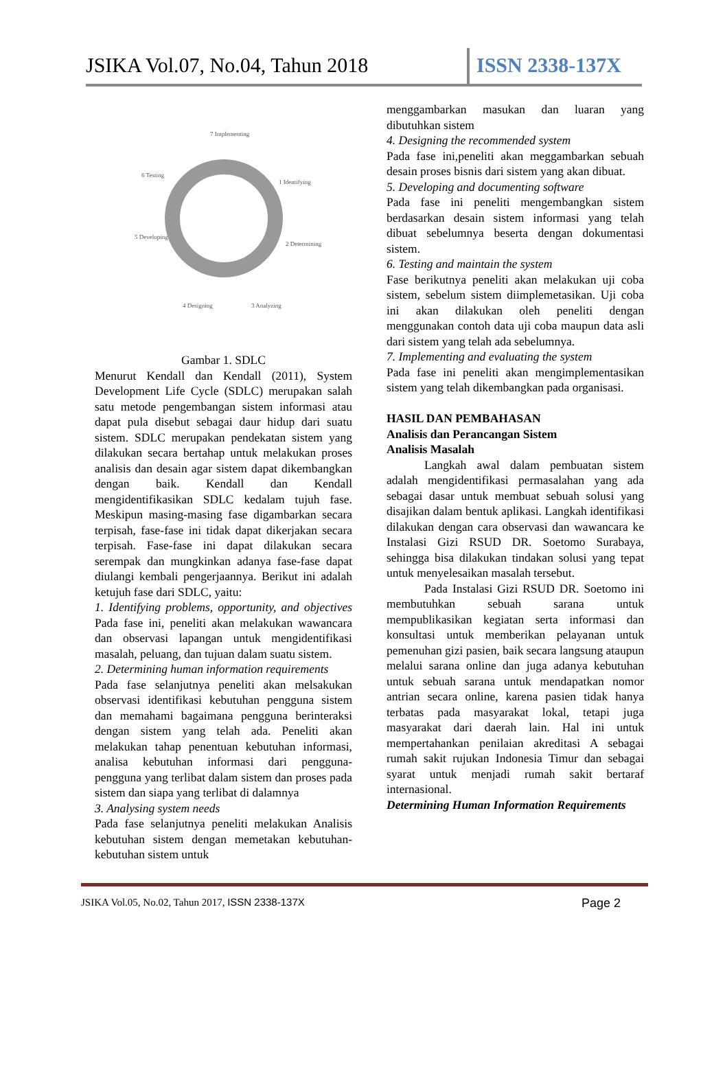JSIKA Vol.07, No.04, Tahun 2018
ISSN 2338-137X
7 Implementing
1 Identifying
2 Determining
3 Analyzing
4 Designing
5 Developing
6 Testing
Gambar 1. SDLC
Menurut Kendall dan Kendall (2011), System Development Life Cycle (SDLC) merupakan salah satu metode pengembangan sistem informasi atau dapat pula disebut sebagai daur hidup dari suatu sistem. SDLC merupakan pendekatan sistem yang dilakukan secara bertahap untuk melakukan proses analisis dan desain agar sistem dapat dikembangkan dengan baik. Kendall dan Kendall mengidentifikasikan SDLC kedalam tujuh fase. Meskipun masing-masing fase digambarkan secara terpisah, fase-fase ini tidak dapat dikerjakan secara terpisah. Fase-fase ini dapat dilakukan secara serempak dan mungkinkan adanya fase-fase dapat diulangi kembali pengerjaannya. Berikut ini adalah ketujuh fase dari SDLC, yaitu:
1. Identifying problems, opportunity, and objectives Pada fase ini, peneliti akan melakukan wawancara dan observasi lapangan untuk mengidentifikasi masalah, peluang, dan tujuan dalam suatu sistem.
2. Determining human information requirements
Pada fase selanjutnya peneliti akan melsakukan observasi identifikasi kebutuhan pengguna sistem dan memahami bagaimana pengguna berinteraksi dengan sistem yang telah ada. Peneliti akan melakukan tahap penentuan kebutuhan informasi, analisa kebutuhan informasi dari pengguna-pengguna yang terlibat dalam sistem dan proses pada sistem dan siapa yang terlibat di dalamnya
3. Analysing system needs
Pada fase selanjutnya peneliti melakukan Analisis kebutuhan sistem dengan memetakan kebutuhan-kebutuhan sistem untuk
menggambarkan masukan dan luaran yang dibutuhkan sistem
4. Designing the recommended system
Pada fase ini,peneliti akan meggambarkan sebuah desain proses bisnis dari sistem yang akan dibuat.
5. Developing and documenting software
Pada fase ini peneliti mengembangkan sistem berdasarkan desain sistem informasi yang telah dibuat sebelumnya beserta dengan dokumentasi sistem.
6. Testing and maintain the system
Fase berikutnya peneliti akan melakukan uji coba sistem, sebelum sistem diimplemetasikan. Uji coba ini akan dilakukan oleh peneliti dengan menggunakan contoh data uji coba maupun data asli dari sistem yang telah ada sebelumnya.
7. Implementing and evaluating the system
Pada fase ini peneliti akan mengimplementasikan sistem yang telah dikembangkan pada organisasi.
HASIL DAN PEMBAHASAN
Analisis dan Perancangan Sistem
Analisis Masalah
Langkah awal dalam pembuatan sistem adalah mengidentifikasi permasalahan yang ada sebagai dasar untuk membuat sebuah solusi yang disajikan dalam bentuk aplikasi. Langkah identifikasi dilakukan dengan cara observasi dan wawancara ke Instalasi Gizi RSUD DR. Soetomo Surabaya, sehingga bisa dilakukan tindakan solusi yang tepat untuk menyelesaikan masalah tersebut.
Pada Instalasi Gizi RSUD DR. Soetomo ini membutuhkan sebuah sarana untuk mempublikasikan kegiatan serta informasi dan konsultasi untuk memberikan pelayanan untuk pemenuhan gizi pasien, baik secara langsung ataupun melalui sarana online dan juga adanya kebutuhan untuk sebuah sarana untuk mendapatkan nomor antrian secara online, karena pasien tidak hanya terbatas pada masyarakat lokal, tetapi juga masyarakat dari daerah lain. Hal ini untuk mempertahankan penilaian akreditasi A sebagai rumah sakit rujukan Indonesia Timur dan sebagai syarat untuk menjadi rumah sakit bertaraf internasional.
Determining Human Information Requirements
JSIKA Vol.05, No.02, Tahun 2017, ISSN 2338-137X Page 2